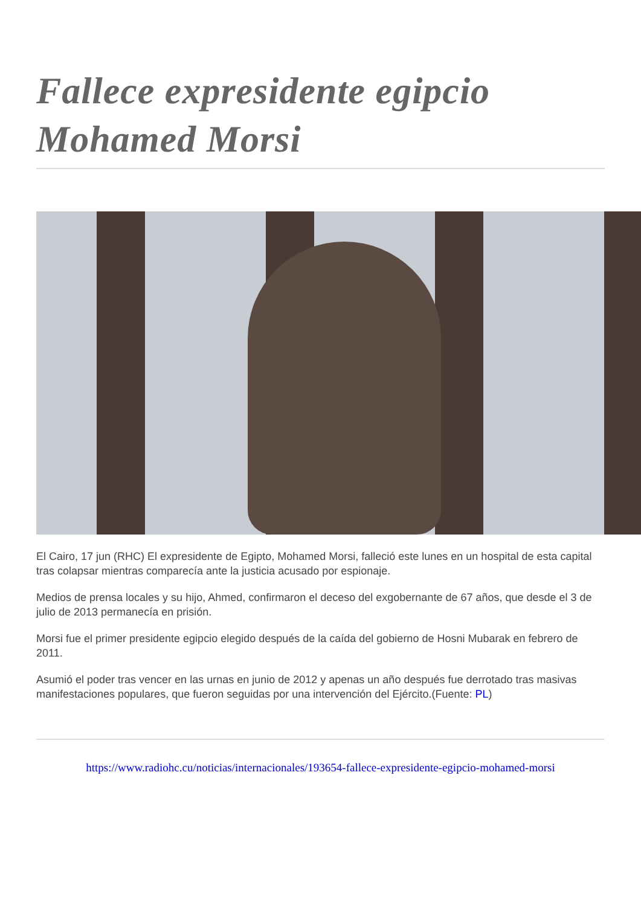Fallece expresidente egipcio Mohamed Morsi
El Cairo, 17 jun (RHC) El expresidente de Egipto, Mohamed Morsi, falleció este lunes en un hospital de esta capital tras colapsar mientras comparecía ante la justicia acusado por espionaje.
Medios de prensa locales y su hijo, Ahmed, confirmaron el deceso del exgobernante de 67 años, que desde el 3 de julio de 2013 permanecía en prisión.
Morsi fue el primer presidente egipcio elegido después de la caída del gobierno de Hosni Mubarak en febrero de 2011.
Asumió el poder tras vencer en las urnas en junio de 2012 y apenas un año después fue derrotado tras masivas manifestaciones populares, que fueron seguidas por una intervención del Ejército.(Fuente: PL)
https://www.radiohc.cu/noticias/internacionales/193654-fallece-expresidente-egipcio-mohamed-morsi